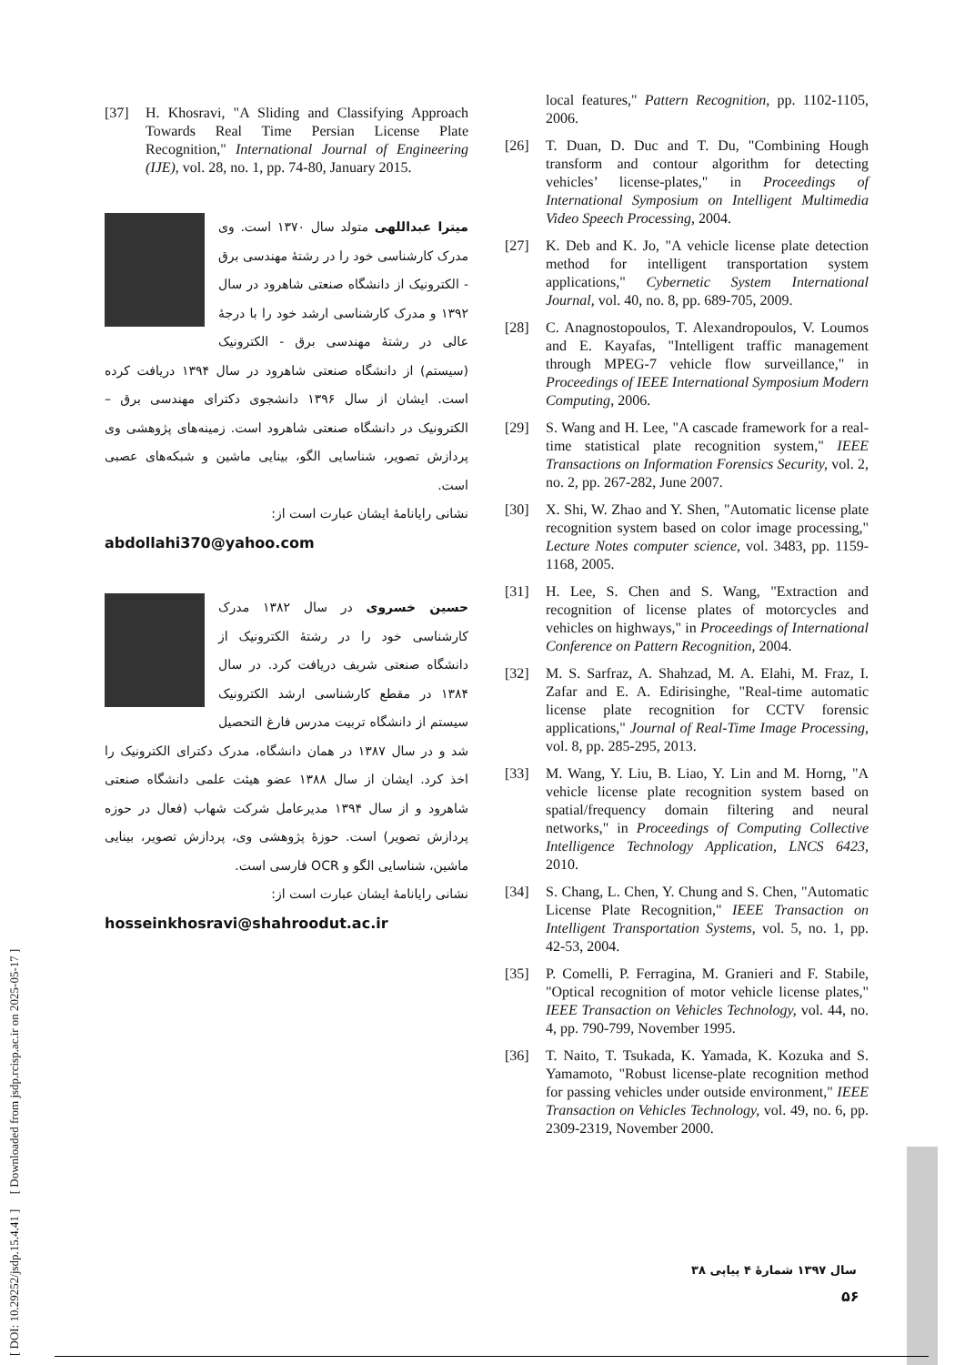[ DOI: 10.29252/jsdp.15.4.41 ] [ Downloaded from jsdp.rcisp.ac.ir on 2025-05-17 ]
[37] H. Khosravi, "A Sliding and Classifying Approach Towards Real Time Persian License Plate Recognition," International Journal of Engineering (IJE), vol. 28, no. 1, pp. 74-80, January 2015.
میترا عبداللهی متولد سال ۱۳۷۰ است. وی مدرک کارشناسی خود را در رشتهٔ مهندسی برق - الکترونیک از دانشگاه صنعتی شاهرود در سال ۱۳۹۲ و مدرک کارشناسی ارشد خود را با درجهٔ عالی در رشتهٔ مهندسی برق - الکترونیک (سیستم) از دانشگاه صنعتی شاهرود در سال ۱۳۹۴ دریافت کرده است. ایشان از سال ۱۳۹۶ دانشجوی دکترای مهندسی برق – الکترونیک در دانشگاه صنعتی شاهرود است. زمینه‌های پژوهشی وی پردازش تصویر، شناسایی الگو، بینایی ماشین و شبکه‌های عصبی است.
نشانی رایانامهٔ ایشان عبارت است از:
abdollahi370@yahoo.com
حسین خسروی در سال ۱۳۸۲ مدرک کارشناسی خود را در رشتهٔ الکترونیک از دانشگاه صنعتی شریف دریافت کرد. در سال ۱۳۸۴ در مقطع کارشناسی ارشد الکترونیک سیستم از دانشگاه تربیت مدرس فارغ التحصیل شد و در سال ۱۳۸۷ در همان دانشگاه، مدرک دکترای الکترونیک را اخذ کرد. ایشان از سال ۱۳۸۸ عضو هیئت علمی دانشگاه صنعتی شاهرود و از سال ۱۳۹۴ مدیرعامل شرکت شهاب (فعال در حوزه پردازش تصویر) است. حوزهٔ پژوهشی وی، پردازش تصویر، بینایی ماشین، شناسایی الگو و OCR فارسی است.
نشانی رایانامهٔ ایشان عبارت است از:
hosseinkhosravi@shahroodut.ac.ir
local features," Pattern Recognition, pp. 1102-1105, 2006.
[26] T. Duan, D. Duc and T. Du, "Combining Hough transform and contour algorithm for detecting vehicles’ license-plates," in Proceedings of International Symposium on Intelligent Multimedia Video Speech Processing, 2004.
[27] K. Deb and K. Jo, "A vehicle license plate detection method for intelligent transportation system applications," Cybernetic System International Journal, vol. 40, no. 8, pp. 689-705, 2009.
[28] C. Anagnostopoulos, T. Alexandropoulos, V. Loumos and E. Kayafas, "Intelligent traffic management through MPEG-7 vehicle flow surveillance," in Proceedings of IEEE International Symposium Modern Computing, 2006.
[29] S. Wang and H. Lee, "A cascade framework for a real-time statistical plate recognition system," IEEE Transactions on Information Forensics Security, vol. 2, no. 2, pp. 267-282, June 2007.
[30] X. Shi, W. Zhao and Y. Shen, "Automatic license plate recognition system based on color image processing," Lecture Notes computer science, vol. 3483, pp. 1159-1168, 2005.
[31] H. Lee, S. Chen and S. Wang, "Extraction and recognition of license plates of motorcycles and vehicles on highways," in Proceedings of International Conference on Pattern Recognition, 2004.
[32] M. S. Sarfraz, A. Shahzad, M. A. Elahi, M. Fraz, I. Zafar and E. A. Edirisinghe, "Real-time automatic license plate recognition for CCTV forensic applications," Journal of Real-Time Image Processing, vol. 8, pp. 285-295, 2013.
[33] M. Wang, Y. Liu, B. Liao, Y. Lin and M. Horng, "A vehicle license plate recognition system based on spatial/frequency domain filtering and neural networks," in Proceedings of Computing Collective Intelligence Technology Application, LNCS 6423, 2010.
[34] S. Chang, L. Chen, Y. Chung and S. Chen, "Automatic License Plate Recognition," IEEE Transaction on Intelligent Transportation Systems, vol. 5, no. 1, pp. 42-53, 2004.
[35] P. Comelli, P. Ferragina, M. Granieri and F. Stabile, "Optical recognition of motor vehicle license plates," IEEE Transaction on Vehicles Technology, vol. 44, no. 4, pp. 790-799, November 1995.
[36] T. Naito, T. Tsukada, K. Yamada, K. Kozuka and S. Yamamoto, "Robust license-plate recognition method for passing vehicles under outside environment," IEEE Transaction on Vehicles Technology, vol. 49, no. 6, pp. 2309-2319, November 2000.
سال ۱۳۹۷ شمارهٔ ۴ پیاپی ۳۸
۵۶